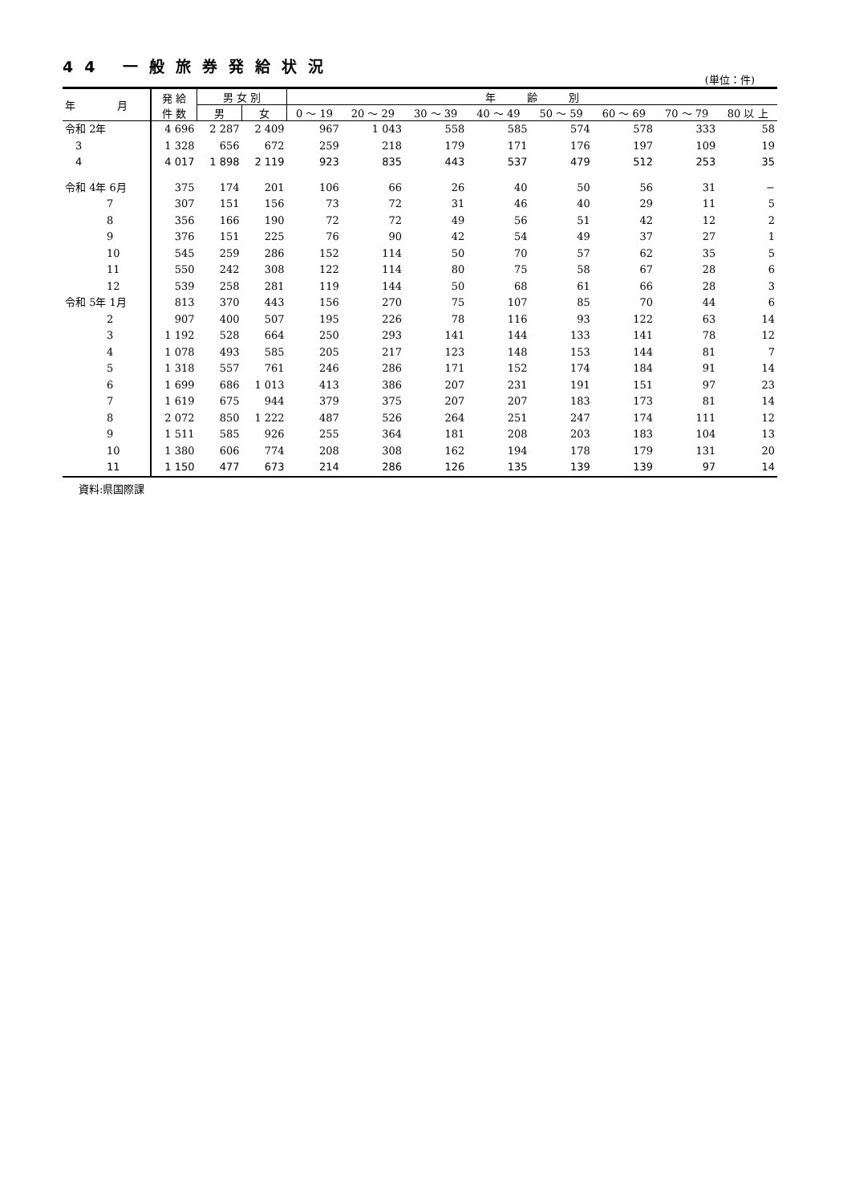44 一般旅券発給状況
(単位：件)
| 年 月 | 発 給 件 数 | 男 女 別 | | 年 齢 別 | | | | | | | |
| --- | --- | --- | --- | --- | --- | --- | --- | --- | --- | --- | --- |
| | | 男 | 女 | 0 〜 19 | 20 〜 29 | 30 〜 39 | 40 〜 49 | 50 〜 59 | 60 〜 69 | 70 〜 79 | 80 以 上 |
| 令和 2年 | 4 696 | 2 287 | 2 409 | 967 | 1 043 | 558 | 585 | 574 | 578 | 333 | 58 |
| 3 | 1 328 | 656 | 672 | 259 | 218 | 179 | 171 | 176 | 197 | 109 | 19 |
| 4 | 4 017 | 1 898 | 2 119 | 923 | 835 | 443 | 537 | 479 | 512 | 253 | 35 |
| 令和 4年 6月 | 375 | 174 | 201 | 106 | 66 | 26 | 40 | 50 | 56 | 31 | − |
| 7 | 307 | 151 | 156 | 73 | 72 | 31 | 46 | 40 | 29 | 11 | 5 |
| 8 | 356 | 166 | 190 | 72 | 72 | 49 | 56 | 51 | 42 | 12 | 2 |
| 9 | 376 | 151 | 225 | 76 | 90 | 42 | 54 | 49 | 37 | 27 | 1 |
| 10 | 545 | 259 | 286 | 152 | 114 | 50 | 70 | 57 | 62 | 35 | 5 |
| 11 | 550 | 242 | 308 | 122 | 114 | 80 | 75 | 58 | 67 | 28 | 6 |
| 12 | 539 | 258 | 281 | 119 | 144 | 50 | 68 | 61 | 66 | 28 | 3 |
| 令和 5年 1月 | 813 | 370 | 443 | 156 | 270 | 75 | 107 | 85 | 70 | 44 | 6 |
| 2 | 907 | 400 | 507 | 195 | 226 | 78 | 116 | 93 | 122 | 63 | 14 |
| 3 | 1 192 | 528 | 664 | 250 | 293 | 141 | 144 | 133 | 141 | 78 | 12 |
| 4 | 1 078 | 493 | 585 | 205 | 217 | 123 | 148 | 153 | 144 | 81 | 7 |
| 5 | 1 318 | 557 | 761 | 246 | 286 | 171 | 152 | 174 | 184 | 91 | 14 |
| 6 | 1 699 | 686 | 1 013 | 413 | 386 | 207 | 231 | 191 | 151 | 97 | 23 |
| 7 | 1 619 | 675 | 944 | 379 | 375 | 207 | 207 | 183 | 173 | 81 | 14 |
| 8 | 2 072 | 850 | 1 222 | 487 | 526 | 264 | 251 | 247 | 174 | 111 | 12 |
| 9 | 1 511 | 585 | 926 | 255 | 364 | 181 | 208 | 203 | 183 | 104 | 13 |
| 10 | 1 380 | 606 | 774 | 208 | 308 | 162 | 194 | 178 | 179 | 131 | 20 |
| 11 | 1 150 | 477 | 673 | 214 | 286 | 126 | 135 | 139 | 139 | 97 | 14 |
資料:県国際課